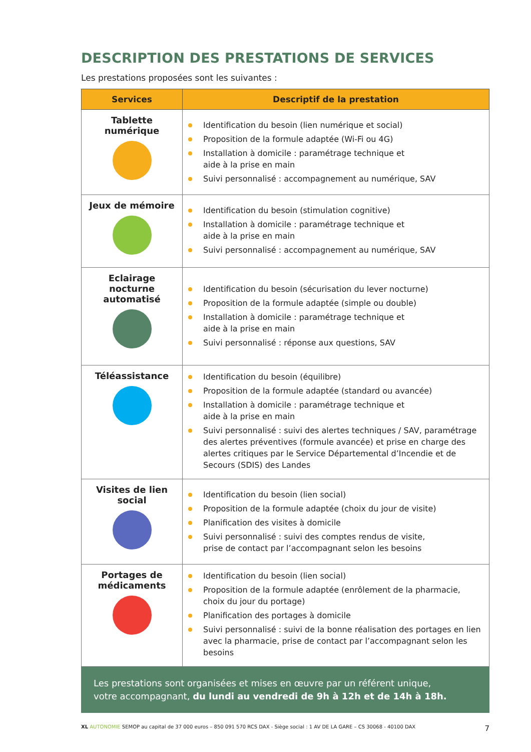DESCRIPTION DES PRESTATIONS DE SERVICES
Les prestations proposées sont les suivantes :
| Services | Descriptif de la prestation |
| --- | --- |
| Tablette numérique | Identification du besoin (lien numérique et social) Proposition de la formule adaptée (Wi-Fi ou 4G) Installation à domicile : paramétrage technique et aide à la prise en main Suivi personnalisé : accompagnement au numérique, SAV |
| Jeux de mémoire | Identification du besoin (stimulation cognitive) Installation à domicile : paramétrage technique et aide à la prise en main Suivi personnalisé : accompagnement au numérique, SAV |
| Eclairage nocturne automatisé | Identification du besoin (sécurisation du lever nocturne) Proposition de la formule adaptée (simple ou double) Installation à domicile : paramétrage technique et aide à la prise en main Suivi personnalisé : réponse aux questions, SAV |
| Téléassistance | Identification du besoin (équilibre) Proposition de la formule adaptée (standard ou avancée) Installation à domicile : paramétrage technique et aide à la prise en main Suivi personnalisé : suivi des alertes techniques / SAV, paramétrage des alertes préventives (formule avancée) et prise en charge des alertes critiques par le Service Départemental d’Incendie et de Secours (SDIS) des Landes |
| Visites de lien social | Identification du besoin (lien social) Proposition de la formule adaptée (choix du jour de visite) Planification des visites à domicile Suivi personnalisé : suivi des comptes rendus de visite, prise de contact par l’accompagnant selon les besoins |
| Portages de médicaments | Identification du besoin (lien social) Proposition de la formule adaptée (enrôlement de la pharmacie, choix du jour du portage) Planification des portages à domicile Suivi personnalisé : suivi de la bonne réalisation des portages en lien avec la pharmacie, prise de contact par l’accompagnant selon les besoins |
Les prestations sont organisées et mises en œuvre par un référent unique,
votre accompagnant, du lundi au vendredi de 9h à 12h et de 14h à 18h.
XL AUTONOMIE SEMOP au capital de 37 000 euros – 850 091 570 RCS DAX - Siège social : 1 AV DE LA GARE – CS 30068 - 40100 DAX 7